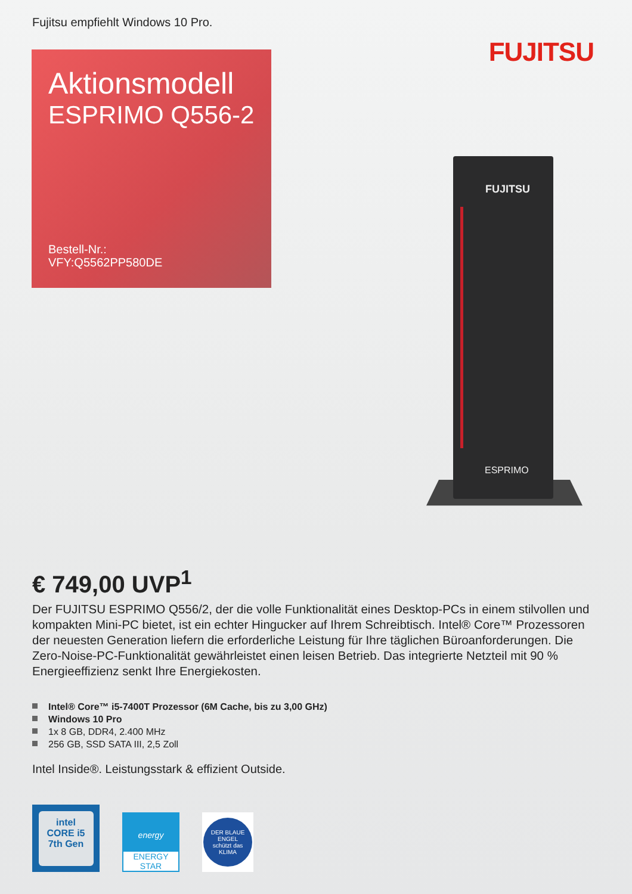Fujitsu empfiehlt Windows 10 Pro.
FUJITSU
Aktionsmodell
ESPRIMO Q556-2
Bestell-Nr.:
VFY:Q5562PP580DE
FUJITSU
ESPRIMO
€ 749,00 UVP<sup>1</sup>
Der FUJITSU ESPRIMO Q556/2, der die volle Funktionalität eines Desktop-PCs in einem stilvollen und kompakten Mini-PC bietet, ist ein echter Hingucker auf Ihrem Schreibtisch. Intel® Core™ Prozessoren der neuesten Generation liefern die erforderliche Leistung für Ihre täglichen Büroanforderungen. Die Zero-Noise-PC-Funktionalität gewährleistet einen leisen Betrieb. Das integrierte Netzteil mit 90 % Energieeffizienz senkt Ihre Energiekosten.
Intel® Core™ i5-7400T Prozessor (6M Cache, bis zu 3,00 GHz)
Windows 10 Pro
1x 8 GB, DDR4, 2.400 MHz
256 GB, SSD SATA III, 2,5 Zoll
Intel Inside®. Leistungsstark & effizient Outside.
intel
CORE i5
7th Gen
energy
ENERGY STAR
DER BLAUE ENGEL
schützt das
KLIMA